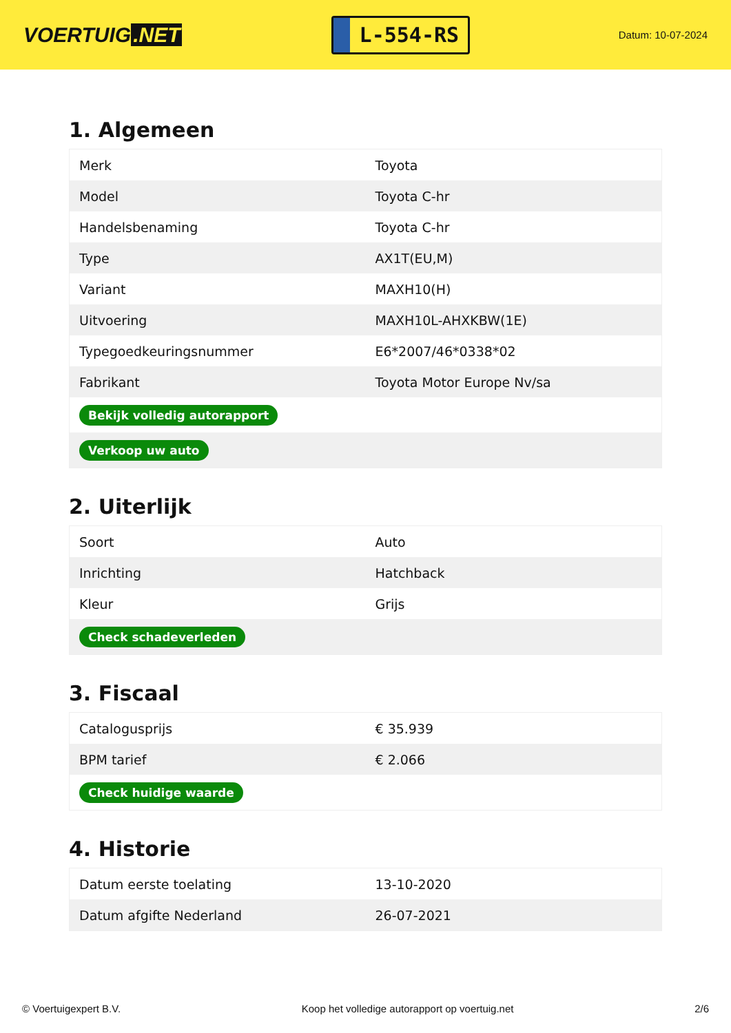VOERTUIG.NET
L-554-RS
Datum: 10-07-2024
1. Algemeen
| Merk | Toyota |
| Model | Toyota C-hr |
| Handelsbenaming | Toyota C-hr |
| Type | AX1T(EU,M) |
| Variant | MAXH10(H) |
| Uitvoering | MAXH10L-AHXKBW(1E) |
| Typegoedkeuringsnummer | E6*2007/46*0338*02 |
| Fabrikant | Toyota Motor Europe Nv/sa |
| Bekijk volledig autorapport | |
| Verkoop uw auto | |
2. Uiterlijk
| Soort | Auto |
| Inrichting | Hatchback |
| Kleur | Grijs |
| Check schadeverleden | |
3. Fiscaal
| Catalogusprijs | € 35.939 |
| BPM tarief | € 2.066 |
| Check huidige waarde | |
4. Historie
| Datum eerste toelating | 13-10-2020 |
| Datum afgifte Nederland | 26-07-2021 |
© Voertuigexpert B.V. Koop het volledige autorapport op voertuig.net 2/6